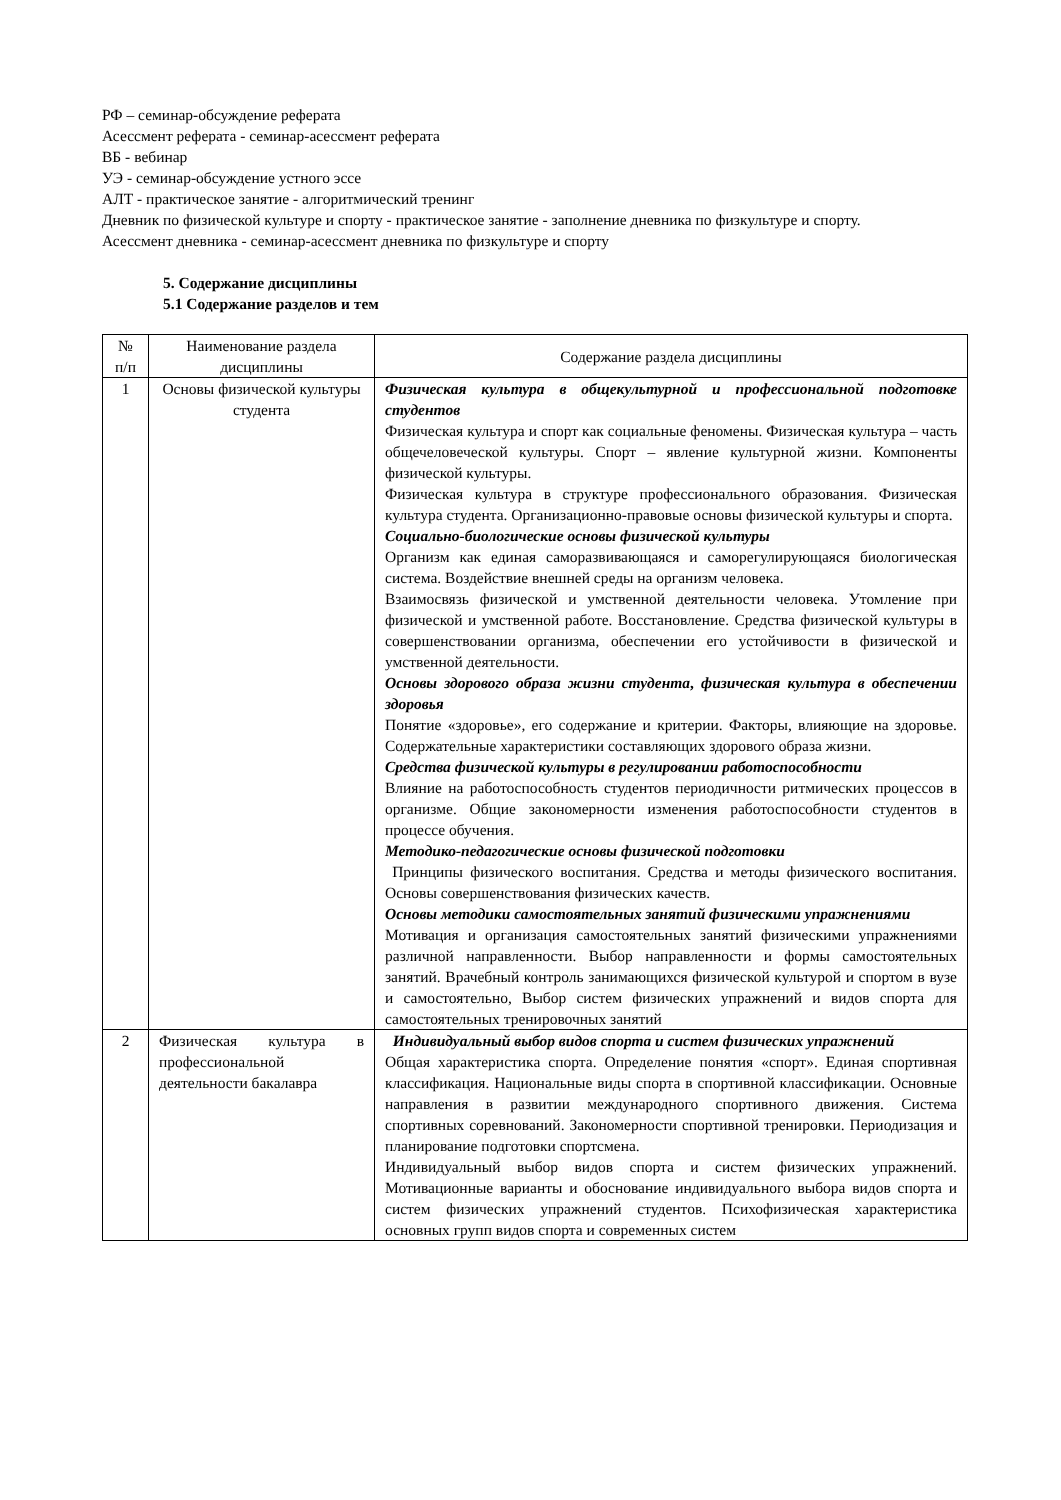РФ – семинар-обсуждение реферата
Асессмент реферата - семинар-асессмент реферата
ВБ - вебинар
УЭ - семинар-обсуждение устного эссе
АЛТ - практическое занятие - алгоритмический тренинг
Дневник по физической культуре и спорту - практическое занятие - заполнение дневника по физкультуре и спорту.
Асессмент дневника - семинар-асессмент дневника по физкультуре и спорту
5. Содержание дисциплины
5.1 Содержание разделов и тем
| № п/п | Наименование раздела дисциплины | Содержание раздела дисциплины |
| --- | --- | --- |
| 1 | Основы физической культуры студента | Физическая культура в общекультурной и профессиональной подготовке студентов Физическая культура и спорт как социальные феномены. Физическая культура – часть общечеловеческой культуры. Спорт – явление культурной жизни. Компоненты физической культуры. Физическая культура в структуре профессионального образования. Физическая культура студента. Организационно-правовые основы физической культуры и спорта. Социально-биологические основы физической культуры Организм как единая саморазвивающаяся и саморегулирующаяся биологическая система. Воздействие внешней среды на организм человека. Взаимосвязь физической и умственной деятельности человека. Утомление при физической и умственной работе. Восстановление. Средства физической культуры в совершенствовании организма, обеспечении его устойчивости в физической и умственной деятельности. Основы здорового образа жизни студента , физическая культура в обеспечении здоровья Понятие «здоровье», его содержание и критерии. Факторы, влияющие на здоровье. Содержательные характеристики составляющих здорового образа жизни. Средства физической культуры в регулировании работоспособности Влияние на работоспособность студентов периодичности ритмических процессов в организме. Общие закономерности изменения работоспособности студентов в процессе обучения. Методико-педагогические основы физической подготовки Принципы физического воспитания. Средства и методы физического воспитания. Основы совершенствования физических качеств. Основы методики самостоятельных занятий физическими упражнениями Мотивация и организация самостоятельных занятий физическими упражнениями различной направленности. Выбор направленности и формы самостоятельных занятий. Врачебный контроль занимающихся физической культурой и спортом в вузе и самостоятельно, Выбор систем физических упражнений и видов спорта для самостоятельных тренировочных занятий |
| 2 | Физическая культура в профессиональной деятельности бакалавра | Индивидуальный выбор видов спорта и систем физических упражнений Общая характеристика спорта. Определение понятия «спорт». Единая спортивная классификация. Национальные виды спорта в спортивной классификации. Основные направления в развитии международного спортивного движения. Система спортивных соревнований. Закономерности спортивной тренировки. Периодизация и планирование подготовки спортсмена. Индивидуальный выбор видов спорта и систем физических упражнений. Мотивационные варианты и обоснование индивидуального выбора видов спорта и систем физических упражнений студентов. Психофизическая характеристика основных групп видов спорта и современных систем |